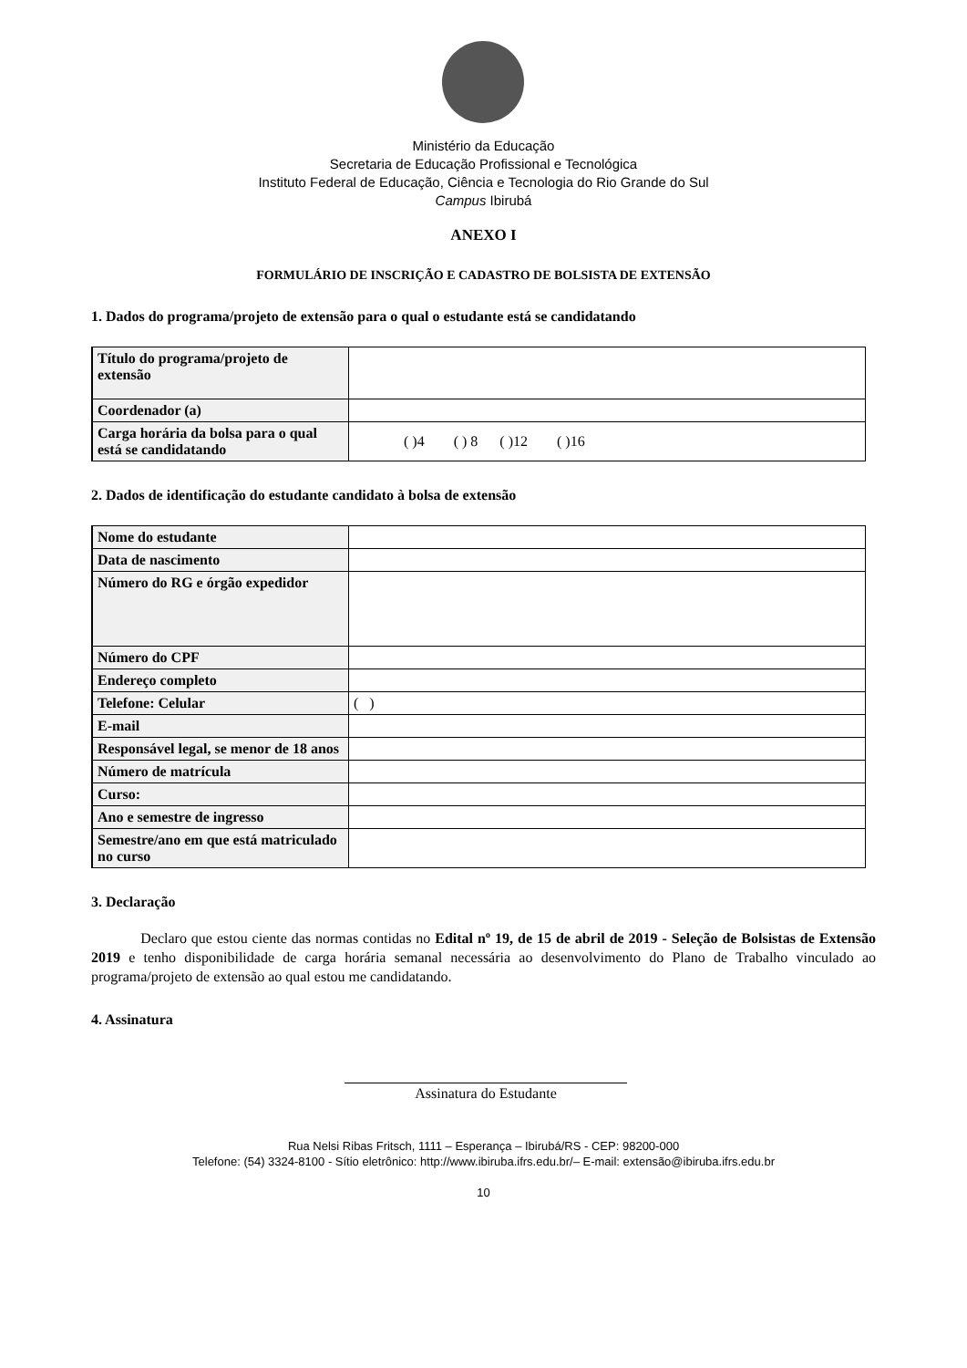Ministério da Educação
Secretaria de Educação Profissional e Tecnológica
Instituto Federal de Educação, Ciência e Tecnologia do Rio Grande do Sul
Campus Ibirubá
ANEXO I
FORMULÁRIO DE INSCRIÇÃO E CADASTRO DE BOLSISTA DE EXTENSÃO
1. Dados do programa/projeto de extensão para o qual o estudante está se candidatando
| Título do programa/projeto de extensão | |
| Coordenador (a) | |
| Carga horária da bolsa para o qual está se candidatando | ( )4 ( ) 8 ( )12 ( )16 |
2. Dados de identificação do estudante candidato à bolsa de extensão
| Nome do estudante | |
| Data de nascimento | |
| Número do RG e órgão expedidor | |
| Número do CPF | |
| Endereço completo | |
| Telefone: Celular | ( ) |
| E-mail | |
| Responsável legal, se menor de 18 anos | |
| Número de matrícula | |
| Curso: | |
| Ano e semestre de ingresso | |
| Semestre/ano em que está matriculado no curso | |
3. Declaração
Declaro que estou ciente das normas contidas no Edital nº 19, de 15 de abril de 2019 - Seleção de Bolsistas de Extensão 2019 e tenho disponibilidade de carga horária semanal necessária ao desenvolvimento do Plano de Trabalho vinculado ao programa/projeto de extensão ao qual estou me candidatando.
4. Assinatura
Assinatura do Estudante
Rua Nelsi Ribas Fritsch, 1111 – Esperança – Ibirubá/RS - CEP: 98200-000
Telefone: (54) 3324-8100 - Sítio eletrônico: http://www.ibiruba.ifrs.edu.br/– E-mail: extensão@ibiruba.ifrs.edu.br
10